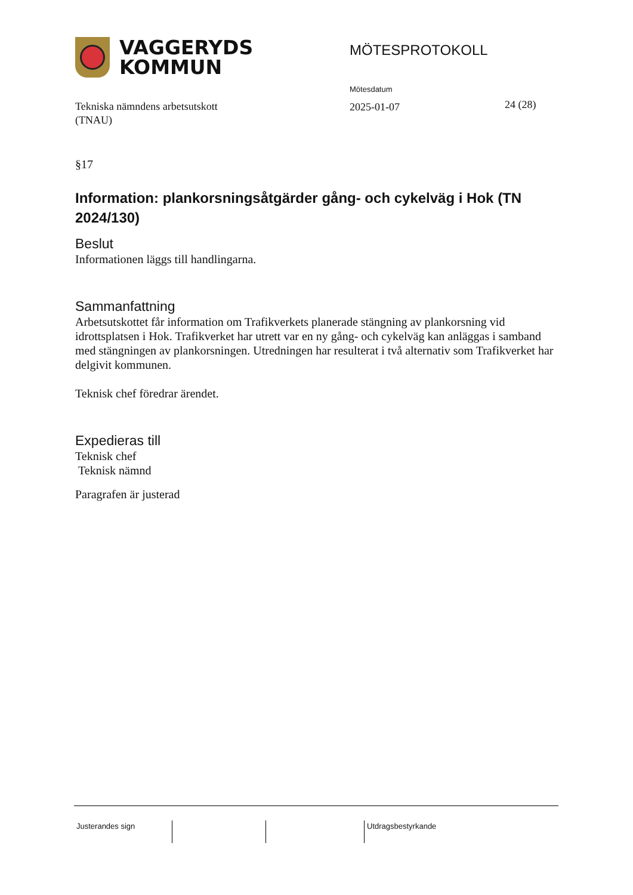VAGGERYDS
KOMMUN
MÖTESPROTOKOLL
Mötesdatum
Tekniska nämndens arbetsutskott
(TNAU)
2025-01-07
24 (28)
§17
Information: plankorsningsåtgärder gång- och cykelväg i Hok (TN 2024/130)
Beslut
Informationen läggs till handlingarna.
Sammanfattning
Arbetsutskottet får information om Trafikverkets planerade stängning av plankorsning vid idrottsplatsen i Hok. Trafikverket har utrett var en ny gång- och cykelväg kan anläggas i samband med stängningen av plankorsningen. Utredningen har resulterat i två alternativ som Trafikverket har delgivit kommunen.
Teknisk chef föredrar ärendet.
Expedieras till
Teknisk chef
Teknisk nämnd
Paragrafen är justerad
Justerandes sign Utdragsbestyrkande